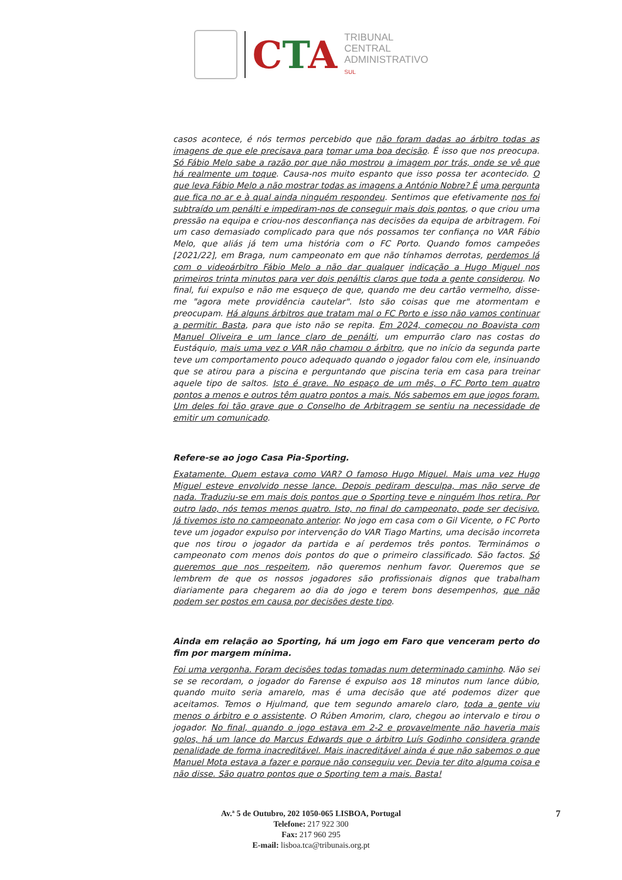CTA
TRIBUNAL
CENTRAL
ADMINISTRATIVO
SUL
casos acontece, é nós termos percebido que não foram dadas ao árbitro todas as imagens de que ele precisava para tomar uma boa decisão. É isso que nos preocupa. Só Fábio Melo sabe a razão por que não mostrou a imagem por trás, onde se vê que há realmente um toque. Causa-nos muito espanto que isso possa ter acontecido. O que leva Fábio Melo a não mostrar todas as imagens a António Nobre? É uma pergunta que fica no ar e à qual ainda ninguém respondeu. Sentimos que efetivamente nos foi subtraído um penálti e impediram-nos de conseguir mais dois pontos, o que criou uma pressão na equipa e criou-nos desconfiança nas decisões da equipa de arbitragem. Foi um caso demasiado complicado para que nós possamos ter confiança no VAR Fábio Melo, que aliás já tem uma história com o FC Porto. Quando fomos campeões [2021/22], em Braga, num campeonato em que não tínhamos derrotas, perdemos lá com o videoárbitro Fábio Melo a não dar qualquer indicação a Hugo Miguel nos primeiros trinta minutos para ver dois penáltis claros que toda a gente considerou. No final, fui expulso e não me esqueço de que, quando me deu cartão vermelho, disse-me "agora mete providência cautelar". Isto são coisas que me atormentam e preocupam. Há alguns árbitros que tratam mal o FC Porto e isso não vamos continuar a permitir. Basta, para que isto não se repita. Em 2024, começou no Boavista com Manuel Oliveira e um lance claro de penálti, um empurrão claro nas costas do Eustáquio, mais uma vez o VAR não chamou o árbitro, que no início da segunda parte teve um comportamento pouco adequado quando o jogador falou com ele, insinuando que se atirou para a piscina e perguntando que piscina teria em casa para treinar aquele tipo de saltos. Isto é grave. No espaço de um mês, o FC Porto tem quatro pontos a menos e outros têm quatro pontos a mais. Nós sabemos em que jogos foram. Um deles foi tão grave que o Conselho de Arbitragem se sentiu na necessidade de emitir um comunicado.
Refere-se ao jogo Casa Pia-Sporting.
Exatamente. Quem estava como VAR? O famoso Hugo Miguel. Mais uma vez Hugo Miguel esteve envolvido nesse lance. Depois pediram desculpa, mas não serve de nada. Traduziu-se em mais dois pontos que o Sporting teve e ninguém lhos retira. Por outro lado, nós temos menos quatro. Isto, no final do campeonato, pode ser decisivo. Já tivemos isto no campeonato anterior. No jogo em casa com o Gil Vicente, o FC Porto teve um jogador expulso por intervenção do VAR Tiago Martins, uma decisão incorreta que nos tirou o jogador da partida e aí perdemos três pontos. Terminámos o campeonato com menos dois pontos do que o primeiro classificado. São factos. Só queremos que nos respeitem, não queremos nenhum favor. Queremos que se lembrem de que os nossos jogadores são profissionais dignos que trabalham diariamente para chegarem ao dia do jogo e terem bons desempenhos, que não podem ser postos em causa por decisões deste tipo.
Ainda em relação ao Sporting, há um jogo em Faro que venceram perto do fim por margem mínima.
Foi uma vergonha. Foram decisões todas tomadas num determinado caminho. Não sei se se recordam, o jogador do Farense é expulso aos 18 minutos num lance dúbio, quando muito seria amarelo, mas é uma decisão que até podemos dizer que aceitamos. Temos o Hjulmand, que tem segundo amarelo claro, toda a gente viu menos o árbitro e o assistente. O Rúben Amorim, claro, chegou ao intervalo e tirou o jogador. No final, quando o jogo estava em 2-2 e provavelmente não haveria mais golos, há um lance do Marcus Edwards que o árbitro Luís Godinho considera grande penalidade de forma inacreditável. Mais inacreditável ainda é que não sabemos o que Manuel Mota estava a fazer e porque não conseguiu ver. Devia ter dito alguma coisa e não disse. São quatro pontos que o Sporting tem a mais. Basta!
Av.ª 5 de Outubro, 202 1050-065 LISBOA, Portugal
Telefone: 217 922 300
Fax: 217 960 295
E-mail: lisboa.tca@tribunais.org.pt
7